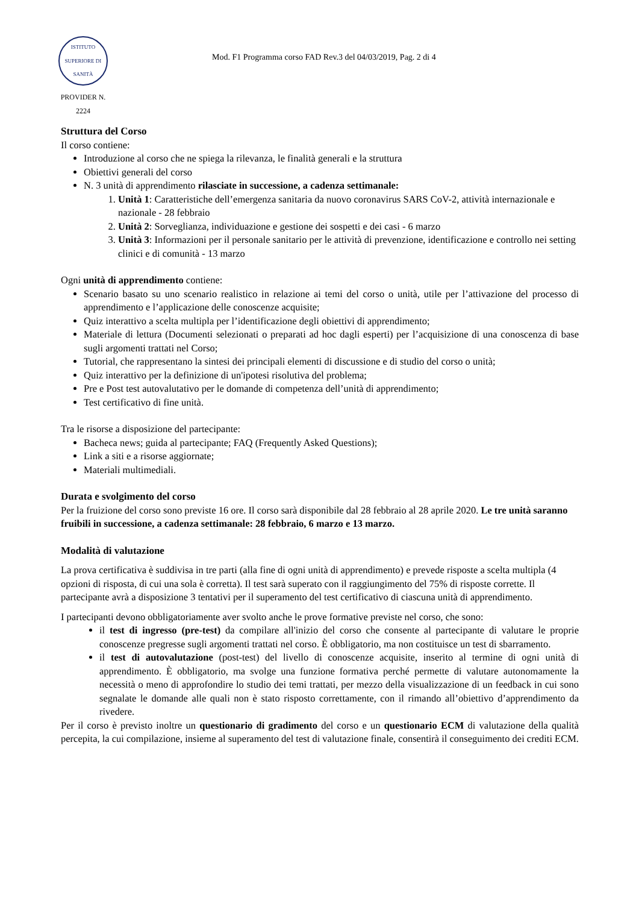ISTITUTO SUPERIORE DI SANITÀ
PROVIDER N. 2224
Mod. F1 Programma corso FAD Rev.3 del 04/03/2019, Pag. 2 di 4
Struttura del Corso
Il corso contiene:
Introduzione al corso che ne spiega la rilevanza, le finalità generali e la struttura
Obiettivi generali del corso
N. 3 unità di apprendimento rilasciate in successione, a cadenza settimanale:
1. Unità 1: Caratteristiche dell’emergenza sanitaria da nuovo coronavirus SARS CoV-2, attività internazionale e nazionale - 28 febbraio
2. Unità 2: Sorveglianza, individuazione e gestione dei sospetti e dei casi - 6 marzo
3. Unità 3: Informazioni per il personale sanitario per le attività di prevenzione, identificazione e controllo nei setting clinici e di comunità - 13 marzo
Ogni unità di apprendimento contiene:
Scenario basato su uno scenario realistico in relazione ai temi del corso o unità, utile per l’attivazione del processo di apprendimento e l’applicazione delle conoscenze acquisite;
Quiz interattivo a scelta multipla per l’identificazione degli obiettivi di apprendimento;
Materiale di lettura (Documenti selezionati o preparati ad hoc dagli esperti) per l’acquisizione di una conoscenza di base sugli argomenti trattati nel Corso;
Tutorial, che rappresentano la sintesi dei principali elementi di discussione e di studio del corso o unità;
Quiz interattivo per la definizione di un'ipotesi risolutiva del problema;
Pre e Post test autovalutativo per le domande di competenza dell’unità di apprendimento;
Test certificativo di fine unità.
Tra le risorse a disposizione del partecipante:
Bacheca news; guida al partecipante; FAQ (Frequently Asked Questions);
Link a siti e a risorse aggiornate;
Materiali multimediali.
Durata e svolgimento del corso
Per la fruizione del corso sono previste 16 ore. Il corso sarà disponibile dal 28 febbraio al 28 aprile 2020. Le tre unità saranno fruibili in successione, a cadenza settimanale: 28 febbraio, 6 marzo e 13 marzo.
Modalità di valutazione
La prova certificativa è suddivisa in tre parti (alla fine di ogni unità di apprendimento) e prevede risposte a scelta multipla (4 opzioni di risposta, di cui una sola è corretta). Il test sarà superato con il raggiungimento del 75% di risposte corrette. Il partecipante avrà a disposizione 3 tentativi per il superamento del test certificativo di ciascuna unità di apprendimento.
I partecipanti devono obbligatoriamente aver svolto anche le prove formative previste nel corso, che sono:
il test di ingresso (pre-test) da compilare all'inizio del corso che consente al partecipante di valutare le proprie conoscenze pregresse sugli argomenti trattati nel corso. È obbligatorio, ma non costituisce un test di sbarramento.
il test di autovalutazione (post-test) del livello di conoscenze acquisite, inserito al termine di ogni unità di apprendimento. È obbligatorio, ma svolge una funzione formativa perché permette di valutare autonomamente la necessità o meno di approfondire lo studio dei temi trattati, per mezzo della visualizzazione di un feedback in cui sono segnalate le domande alle quali non è stato risposto correttamente, con il rimando all’obiettivo d’apprendimento da rivedere.
Per il corso è previsto inoltre un questionario di gradimento del corso e un questionario ECM di valutazione della qualità percepita, la cui compilazione, insieme al superamento del test di valutazione finale, consentirà il conseguimento dei crediti ECM.